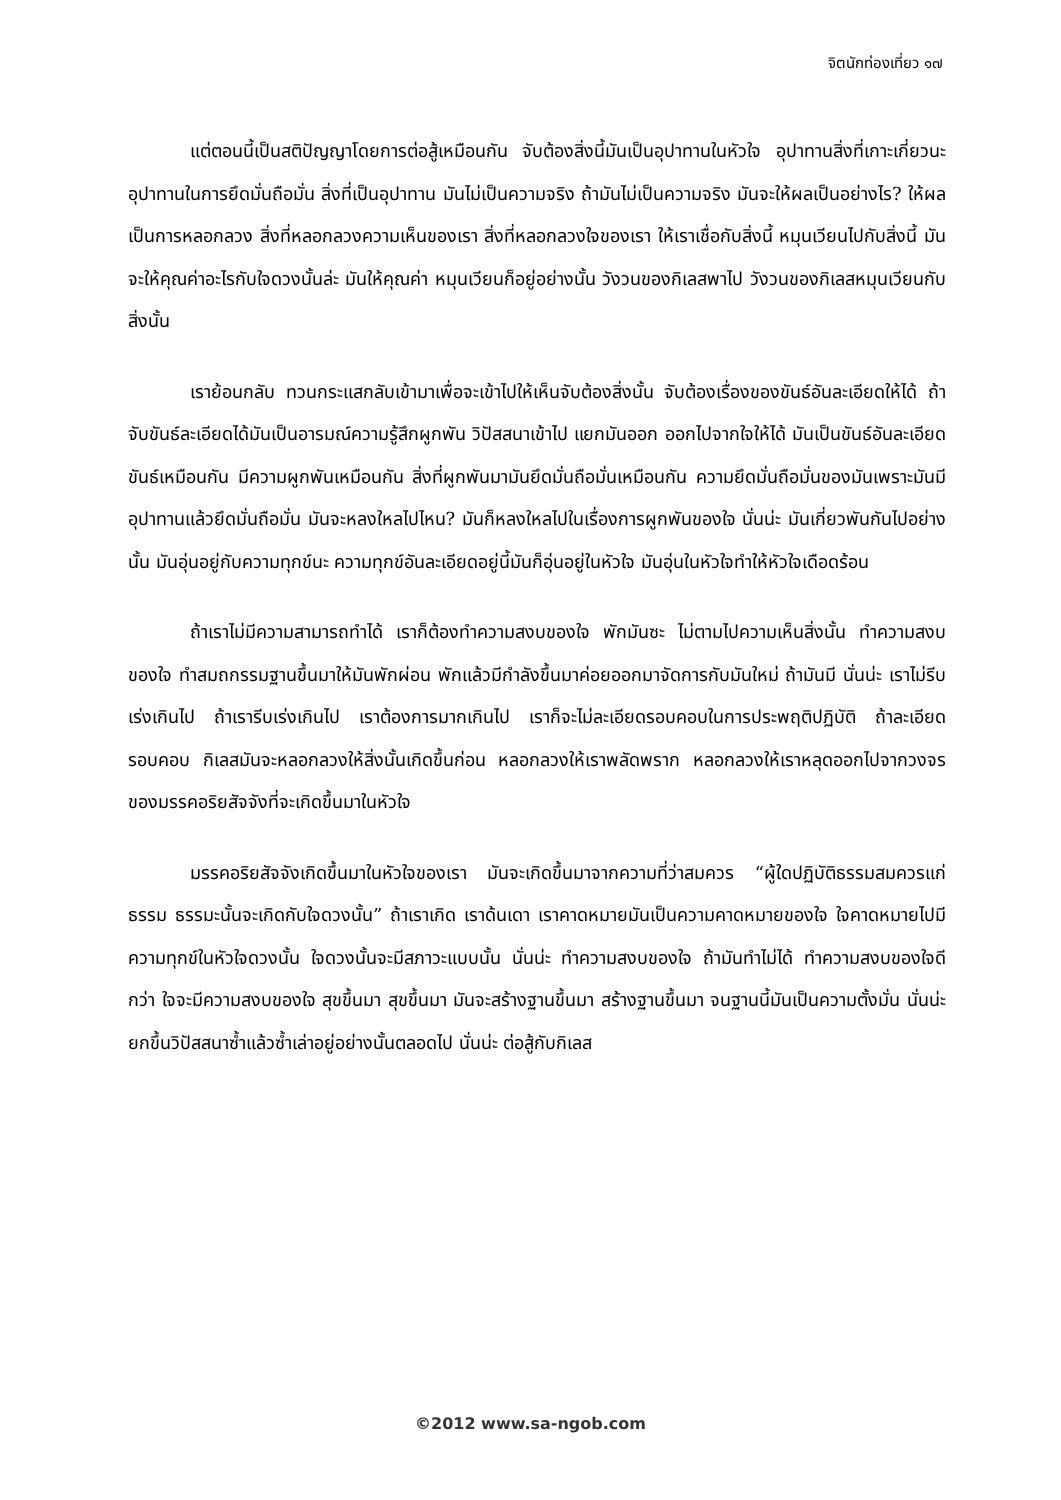จิตนักท่องเที่ยว ๑๗
แต่ตอนนี้เป็นสติปัญญาโดยการต่อสู้เหมือนกัน จับต้องสิ่งนี้มันเป็นอุปาทานในหัวใจ อุปาทานสิ่งที่เกาะเกี่ยวนะ อุปาทานในการยึดมั่นถือมั่น สิ่งที่เป็นอุปาทาน มันไม่เป็นความจริง ถ้ามันไม่เป็นความจริง มันจะให้ผลเป็นอย่างไร? ให้ผลเป็นการหลอกลวง สิ่งที่หลอกลวงความเห็นของเรา สิ่งที่หลอกลวงใจของเรา ให้เราเชื่อกับสิ่งนี้ หมุนเวียนไปกับสิ่งนี้ มันจะให้คุณค่าอะไรกับใจดวงนั้นล่ะ มันให้คุณค่า หมุนเวียนก็อยู่อย่างนั้น วังวนของกิเลสพาไป วังวนของกิเลสหมุนเวียนกับสิ่งนั้น
เราย้อนกลับ ทวนกระแสกลับเข้ามาเพื่อจะเข้าไปให้เห็นจับต้องสิ่งนั้น จับต้องเรื่องของขันธ์อันละเอียดให้ได้ ถ้าจับขันธ์ละเอียดได้มันเป็นอารมณ์ความรู้สึกผูกพัน วิปัสสนาเข้าไป แยกมันออก ออกไปจากใจให้ได้ มันเป็นขันธ์อันละเอียด ขันธ์เหมือนกัน มีความผูกพันเหมือนกัน สิ่งที่ผูกพันมามันยึดมั่นถือมั่นเหมือนกัน ความยึดมั่นถือมั่นของมันเพราะมันมีอุปาทานแล้วยึดมั่นถือมั่น มันจะหลงใหลไปไหน? มันก็หลงใหลไปในเรื่องการผูกพันของใจ นั่นน่ะ มันเกี่ยวพันกันไปอย่างนั้น มันอุ่นอยู่กับความทุกข์นะ ความทุกข์อันละเอียดอยู่นี้มันก็อุ่นอยู่ในหัวใจ มันอุ่นในหัวใจทำให้หัวใจเดือดร้อน
ถ้าเราไม่มีความสามารถทำได้ เราก็ต้องทำความสงบของใจ พักมันซะ ไม่ตามไปความเห็นสิ่งนั้น ทำความสงบของใจ ทำสมถกรรมฐานขึ้นมาให้มันพักผ่อน พักแล้วมีกำลังขึ้นมาค่อยออกมาจัดการกับมันใหม่ ถ้ามันมี นั่นน่ะ เราไม่รีบเร่งเกินไป ถ้าเรารีบเร่งเกินไป เราต้องการมากเกินไป เราก็จะไม่ละเอียดรอบคอบในการประพฤติปฏิบัติ ถ้าละเอียดรอบคอบ กิเลสมันจะหลอกลวงให้สิ่งนั้นเกิดขึ้นก่อน หลอกลวงให้เราพลัดพราก หลอกลวงให้เราหลุดออกไปจากวงจรของมรรคอริยสัจจังที่จะเกิดขึ้นมาในหัวใจ
มรรคอริยสัจจังเกิดขึ้นมาในหัวใจของเรา มันจะเกิดขึ้นมาจากความที่ว่าสมควร “ผู้ใดปฏิบัติธรรมสมควรแก่ธรรม ธรรมะนั้นจะเกิดกับใจดวงนั้น” ถ้าเราเกิด เราด้นเดา เราคาดหมายมันเป็นความคาดหมายของใจ ใจคาดหมายไปมีความทุกข์ในหัวใจดวงนั้น ใจดวงนั้นจะมีสภาวะแบบนั้น นั่นน่ะ ทำความสงบของใจ ถ้ามันทำไม่ได้ ทำความสงบของใจดีกว่า ใจจะมีความสงบของใจ สุขขึ้นมา สุขขึ้นมา มันจะสร้างฐานขึ้นมา สร้างฐานขึ้นมา จนฐานนี้มันเป็นความตั้งมั่น นั่นน่ะยกขึ้นวิปัสสนาซ้ำแล้วซ้ำเล่าอยู่อย่างนั้นตลอดไป นั่นน่ะ ต่อสู้กับกิเลส
©2012 www.sa-ngob.com